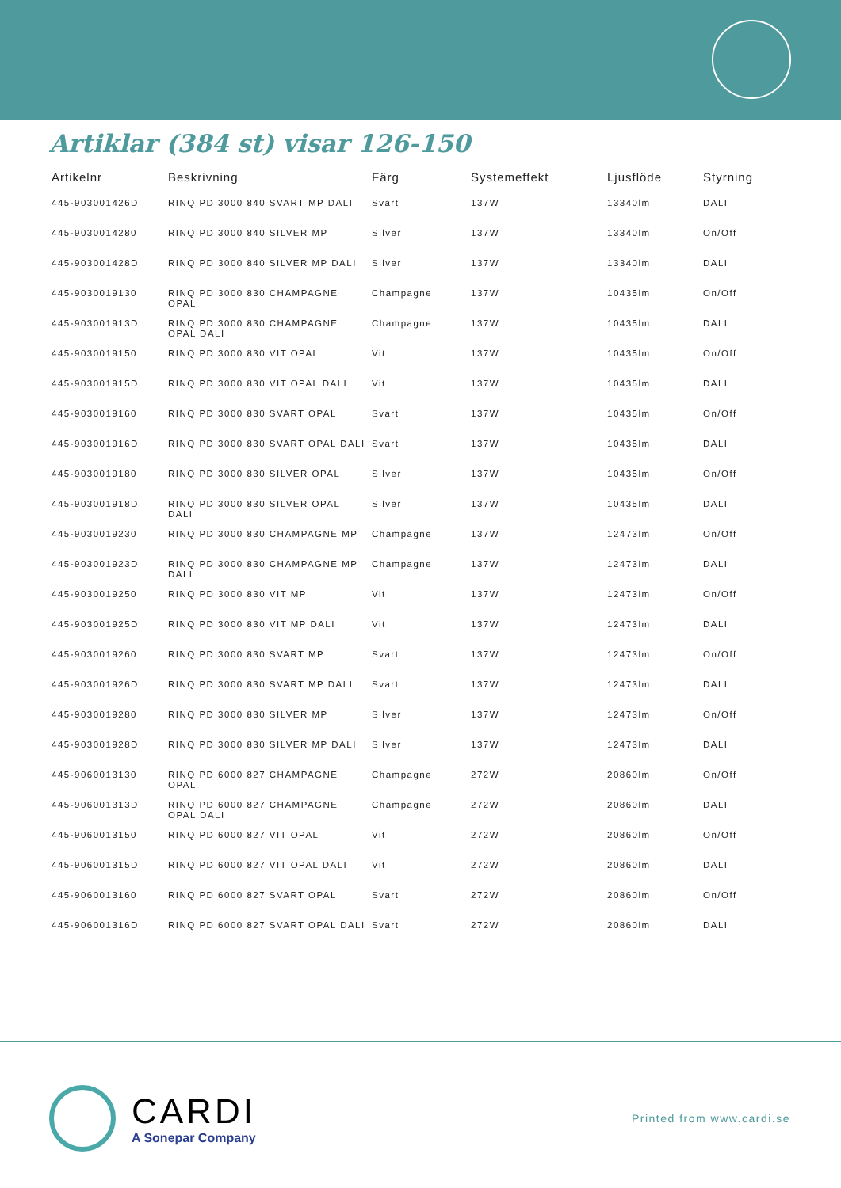Artiklar (384 st) visar 126-150
| Artikelnr | Beskrivning | Färg | Systemeffekt | Ljusflöde | Styrning |
| --- | --- | --- | --- | --- | --- |
| 445-903001426D | RINQ PD 3000 840 SVART MP DALI | Svart | 137W | 13340lm | DALI |
| 445-9030014280 | RINQ PD 3000 840 SILVER MP | Silver | 137W | 13340lm | On/Off |
| 445-903001428D | RINQ PD 3000 840 SILVER MP DALI | Silver | 137W | 13340lm | DALI |
| 445-9030019130 | RINQ PD 3000 830 CHAMPAGNE OPAL | Champagne | 137W | 10435lm | On/Off |
| 445-903001913D | RINQ PD 3000 830 CHAMPAGNE OPAL DALI | Champagne | 137W | 10435lm | DALI |
| 445-9030019150 | RINQ PD 3000 830 VIT OPAL | Vit | 137W | 10435lm | On/Off |
| 445-903001915D | RINQ PD 3000 830 VIT OPAL DALI | Vit | 137W | 10435lm | DALI |
| 445-9030019160 | RINQ PD 3000 830 SVART OPAL | Svart | 137W | 10435lm | On/Off |
| 445-903001916D | RINQ PD 3000 830 SVART OPAL DALI | Svart | 137W | 10435lm | DALI |
| 445-9030019180 | RINQ PD 3000 830 SILVER OPAL | Silver | 137W | 10435lm | On/Off |
| 445-903001918D | RINQ PD 3000 830 SILVER OPAL DALI | Silver | 137W | 10435lm | DALI |
| 445-9030019230 | RINQ PD 3000 830 CHAMPAGNE MP | Champagne | 137W | 12473lm | On/Off |
| 445-903001923D | RINQ PD 3000 830 CHAMPAGNE MP DALI | Champagne | 137W | 12473lm | DALI |
| 445-9030019250 | RINQ PD 3000 830 VIT MP | Vit | 137W | 12473lm | On/Off |
| 445-903001925D | RINQ PD 3000 830 VIT MP DALI | Vit | 137W | 12473lm | DALI |
| 445-9030019260 | RINQ PD 3000 830 SVART MP | Svart | 137W | 12473lm | On/Off |
| 445-903001926D | RINQ PD 3000 830 SVART MP DALI | Svart | 137W | 12473lm | DALI |
| 445-9030019280 | RINQ PD 3000 830 SILVER MP | Silver | 137W | 12473lm | On/Off |
| 445-903001928D | RINQ PD 3000 830 SILVER MP DALI | Silver | 137W | 12473lm | DALI |
| 445-9060013130 | RINQ PD 6000 827 CHAMPAGNE OPAL | Champagne | 272W | 20860lm | On/Off |
| 445-906001313D | RINQ PD 6000 827 CHAMPAGNE OPAL DALI | Champagne | 272W | 20860lm | DALI |
| 445-9060013150 | RINQ PD 6000 827 VIT OPAL | Vit | 272W | 20860lm | On/Off |
| 445-906001315D | RINQ PD 6000 827 VIT OPAL DALI | Vit | 272W | 20860lm | DALI |
| 445-9060013160 | RINQ PD 6000 827 SVART OPAL | Svart | 272W | 20860lm | On/Off |
| 445-906001316D | RINQ PD 6000 827 SVART OPAL DALI | Svart | 272W | 20860lm | DALI |
CARDI
A Sonepar Company
Printed from www.cardi.se